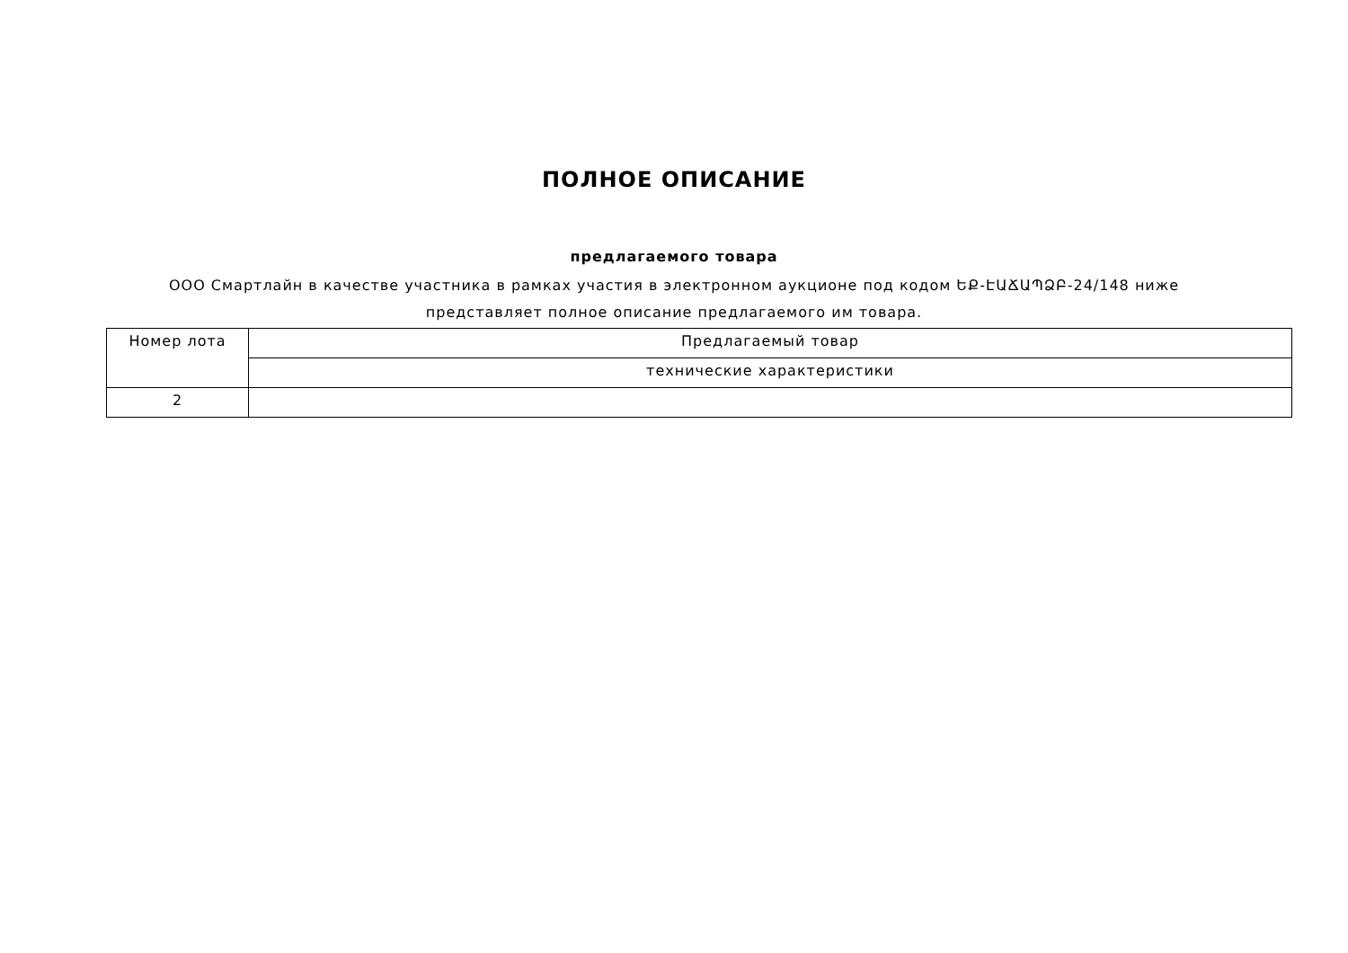ПОЛНОЕ ОПИСАНИЕ
предлагаемого товара
ООО Смартлайн в качестве участника в рамках участия в электронном аукционе под кодом ԵՔ-ԷԱՃԱՊՁԲ-24/148 ниже представляет полное описание предлагаемого им товара.
| Номер лота | Предлагаемый товар |
| --- | --- |
| | технические характеристики |
| 2 | |